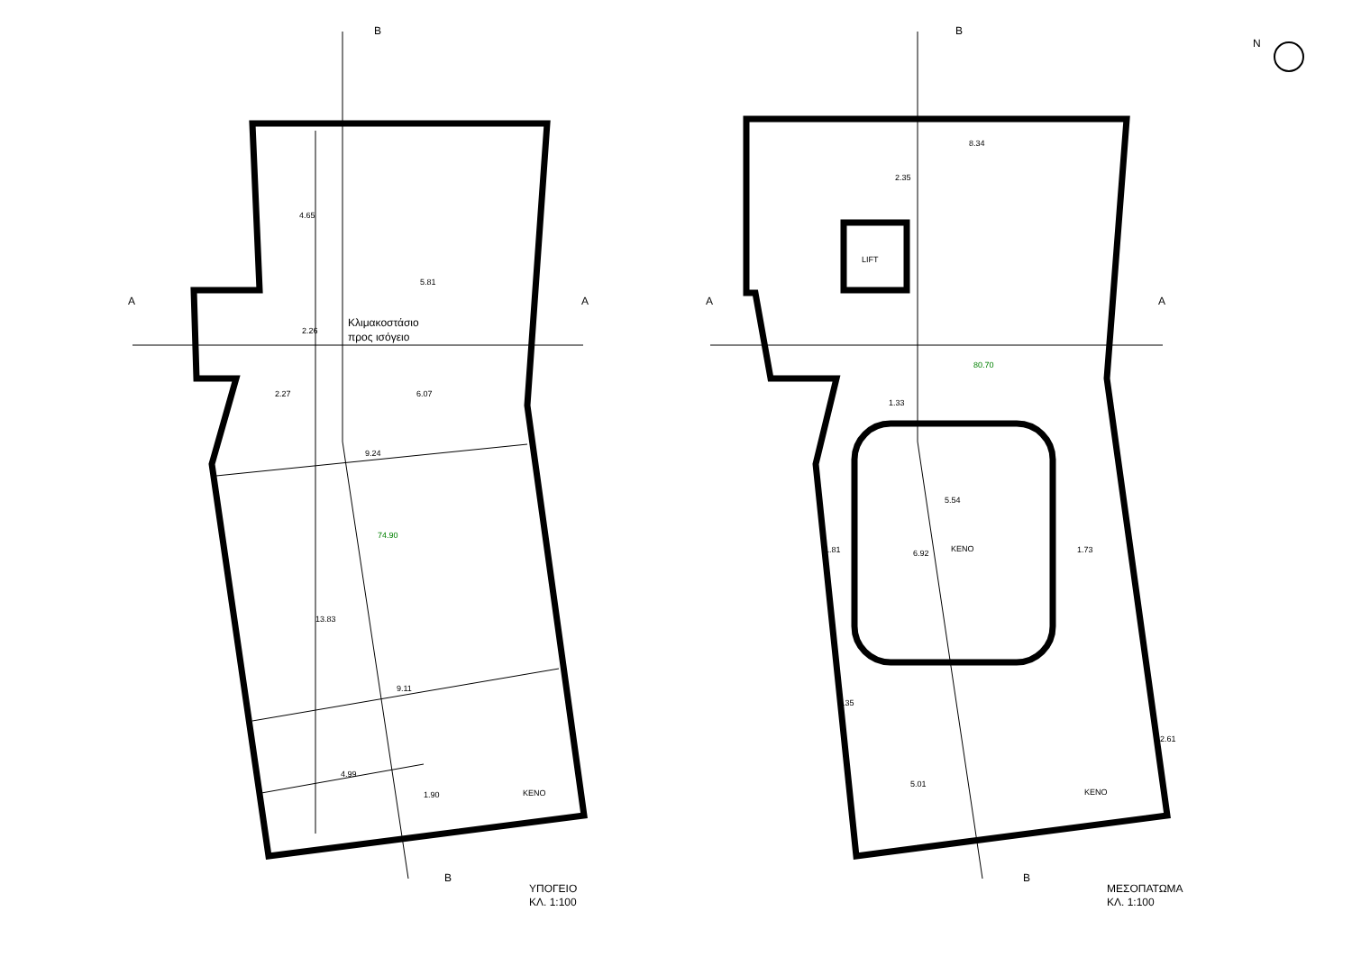B
B
A
A
5.81
2.27
6.07
9.24
9.11
4.99
4.65
13.83
2.26
1.90
Κλιμακοστάσιο
προς ισόγειο
74.90
ΚΕΝΟ
ΥΠΟΓΕΙΟ
ΚΛ. 1:100
B
B
A
A
N
8.34
2.35
LIFT
80.70
1.33
5.54
6.92
ΚΕΝΟ
1.81
1.73
3.35
2.61
5.01
ΚΕΝΟ
ΜΕΣΟΠΑΤΩΜΑ
ΚΛ. 1:100